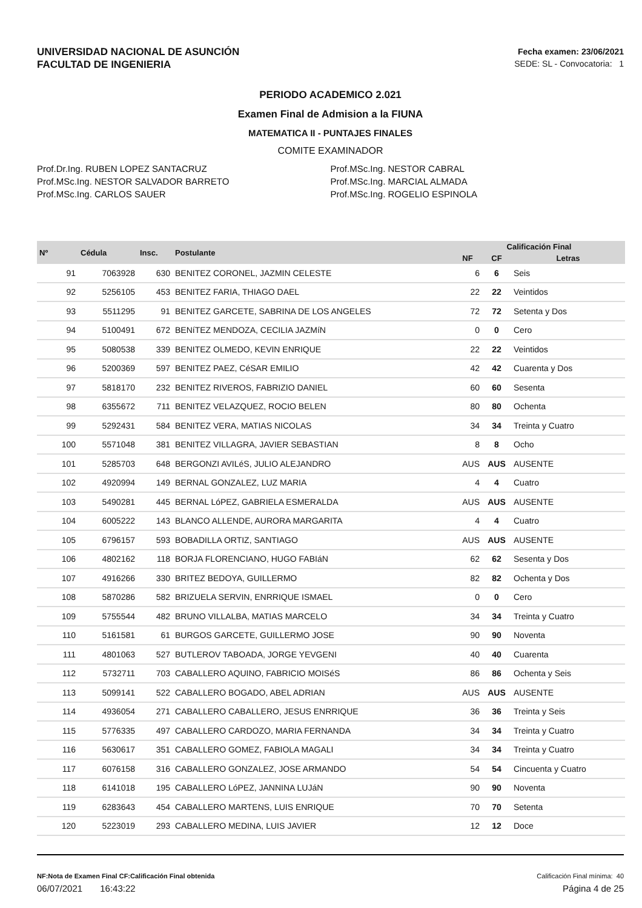UNIVERSIDAD NACIONAL DE ASUNCIÓN
FACULTAD DE INGENIERIA
Fecha examen: 23/06/2021
SEDE: SL - Convocatoria: 1
PERIODO ACADEMICO 2.021
Examen Final de Admision a la FIUNA
MATEMATICA II - PUNTAJES FINALES
COMITE EXAMINADOR
Prof.Dr.Ing. RUBEN LOPEZ SANTACRUZ
Prof.MSc.Ing. NESTOR SALVADOR BARRETO
Prof.MSc.Ing. CARLOS SAUER
Prof.MSc.Ing. NESTOR CABRAL
Prof.MSc.Ing. MARCIAL ALMADA
Prof.MSc.Ing. ROGELIO ESPINOLA
| Nº | Cédula | Insc. | Postulante | Calificación Final | | |
| --- | --- | --- | --- | --- | --- | --- |
| | | | | NF | CF | Letras |
| 91 | 7063928 | 630 | BENITEZ CORONEL, JAZMIN CELESTE | 6 | 6 | Seis |
| 92 | 5256105 | 453 | BENITEZ FARIA, THIAGO DAEL | 22 | 22 | Veintidos |
| 93 | 5511295 | 91 | BENITEZ GARCETE, SABRINA DE LOS ANGELES | 72 | 72 | Setenta y Dos |
| 94 | 5100491 | 672 | BENíTEZ MENDOZA, CECILIA JAZMíN | 0 | 0 | Cero |
| 95 | 5080538 | 339 | BENITEZ OLMEDO, KEVIN ENRIQUE | 22 | 22 | Veintidos |
| 96 | 5200369 | 597 | BENITEZ PAEZ, CéSAR EMILIO | 42 | 42 | Cuarenta y Dos |
| 97 | 5818170 | 232 | BENITEZ RIVEROS, FABRIZIO DANIEL | 60 | 60 | Sesenta |
| 98 | 6355672 | 711 | BENITEZ VELAZQUEZ, ROCIO BELEN | 80 | 80 | Ochenta |
| 99 | 5292431 | 584 | BENITEZ VERA, MATIAS NICOLAS | 34 | 34 | Treinta y Cuatro |
| 100 | 5571048 | 381 | BENITEZ VILLAGRA, JAVIER SEBASTIAN | 8 | 8 | Ocho |
| 101 | 5285703 | 648 | BERGONZI AVILéS, JULIO ALEJANDRO | AUS | AUS | AUSENTE |
| 102 | 4920994 | 149 | BERNAL GONZALEZ, LUZ MARIA | 4 | 4 | Cuatro |
| 103 | 5490281 | 445 | BERNAL LóPEZ, GABRIELA ESMERALDA | AUS | AUS | AUSENTE |
| 104 | 6005222 | 143 | BLANCO ALLENDE, AURORA MARGARITA | 4 | 4 | Cuatro |
| 105 | 6796157 | 593 | BOBADILLA ORTIZ, SANTIAGO | AUS | AUS | AUSENTE |
| 106 | 4802162 | 118 | BORJA FLORENCIANO, HUGO FABIáN | 62 | 62 | Sesenta y Dos |
| 107 | 4916266 | 330 | BRITEZ BEDOYA, GUILLERMO | 82 | 82 | Ochenta y Dos |
| 108 | 5870286 | 582 | BRIZUELA SERVIN, ENRRIQUE ISMAEL | 0 | 0 | Cero |
| 109 | 5755544 | 482 | BRUNO VILLALBA, MATIAS MARCELO | 34 | 34 | Treinta y Cuatro |
| 110 | 5161581 | 61 | BURGOS GARCETE, GUILLERMO JOSE | 90 | 90 | Noventa |
| 111 | 4801063 | 527 | BUTLEROV TABOADA, JORGE YEVGENI | 40 | 40 | Cuarenta |
| 112 | 5732711 | 703 | CABALLERO AQUINO, FABRICIO MOISéS | 86 | 86 | Ochenta y Seis |
| 113 | 5099141 | 522 | CABALLERO BOGADO, ABEL ADRIAN | AUS | AUS | AUSENTE |
| 114 | 4936054 | 271 | CABALLERO CABALLERO, JESUS ENRRIQUE | 36 | 36 | Treinta y Seis |
| 115 | 5776335 | 497 | CABALLERO CARDOZO, MARIA FERNANDA | 34 | 34 | Treinta y Cuatro |
| 116 | 5630617 | 351 | CABALLERO GOMEZ, FABIOLA MAGALI | 34 | 34 | Treinta y Cuatro |
| 117 | 6076158 | 316 | CABALLERO GONZALEZ, JOSE ARMANDO | 54 | 54 | Cincuenta y Cuatro |
| 118 | 6141018 | 195 | CABALLERO LóPEZ, JANNINA LUJáN | 90 | 90 | Noventa |
| 119 | 6283643 | 454 | CABALLERO MARTENS, LUIS ENRIQUE | 70 | 70 | Setenta |
| 120 | 5223019 | 293 | CABALLERO MEDINA, LUIS JAVIER | 12 | 12 | Doce |
NF:Nota de Examen Final CF:Calificación Final obtenida Calificación Final mínima: 40
06/07/2021 16:43:22 Página 4 de 25